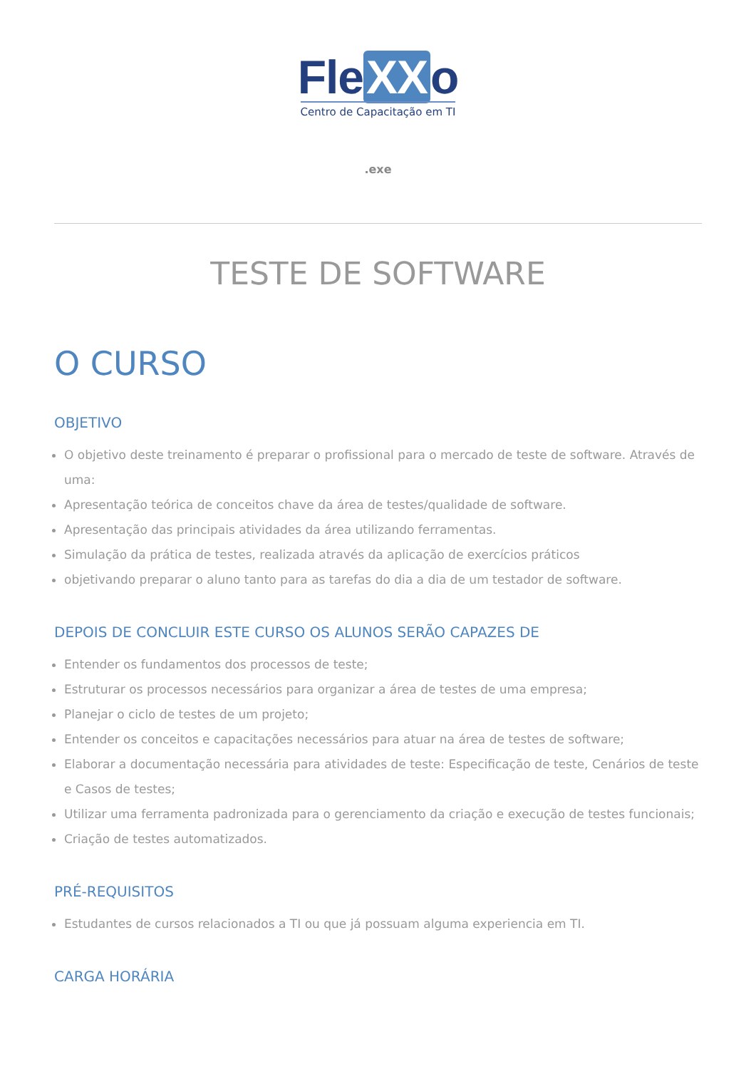Fle XX o
Centro de Capacitação em TI
.exe
TESTE DE SOFTWARE
O CURSO
OBJETIVO
O objetivo deste treinamento é preparar o profissional para o mercado de teste de software. Através de uma:
Apresentação teórica de conceitos chave da área de testes/qualidade de software.
Apresentação das principais atividades da área utilizando ferramentas.
Simulação da prática de testes, realizada através da aplicação de exercícios práticos
objetivando preparar o aluno tanto para as tarefas do dia a dia de um testador de software.
DEPOIS DE CONCLUIR ESTE CURSO OS ALUNOS SERÃO CAPAZES DE
Entender os fundamentos dos processos de teste;
Estruturar os processos necessários para organizar a área de testes de uma empresa;
Planejar o ciclo de testes de um projeto;
Entender os conceitos e capacitações necessários para atuar na área de testes de software;
Elaborar a documentação necessária para atividades de teste: Especificação de teste, Cenários de teste e Casos de testes;
Utilizar uma ferramenta padronizada para o gerenciamento da criação e execução de testes funcionais;
Criação de testes automatizados.
PRÉ-REQUISITOS
Estudantes de cursos relacionados a TI ou que já possuam alguma experiencia em TI.
CARGA HORÁRIA